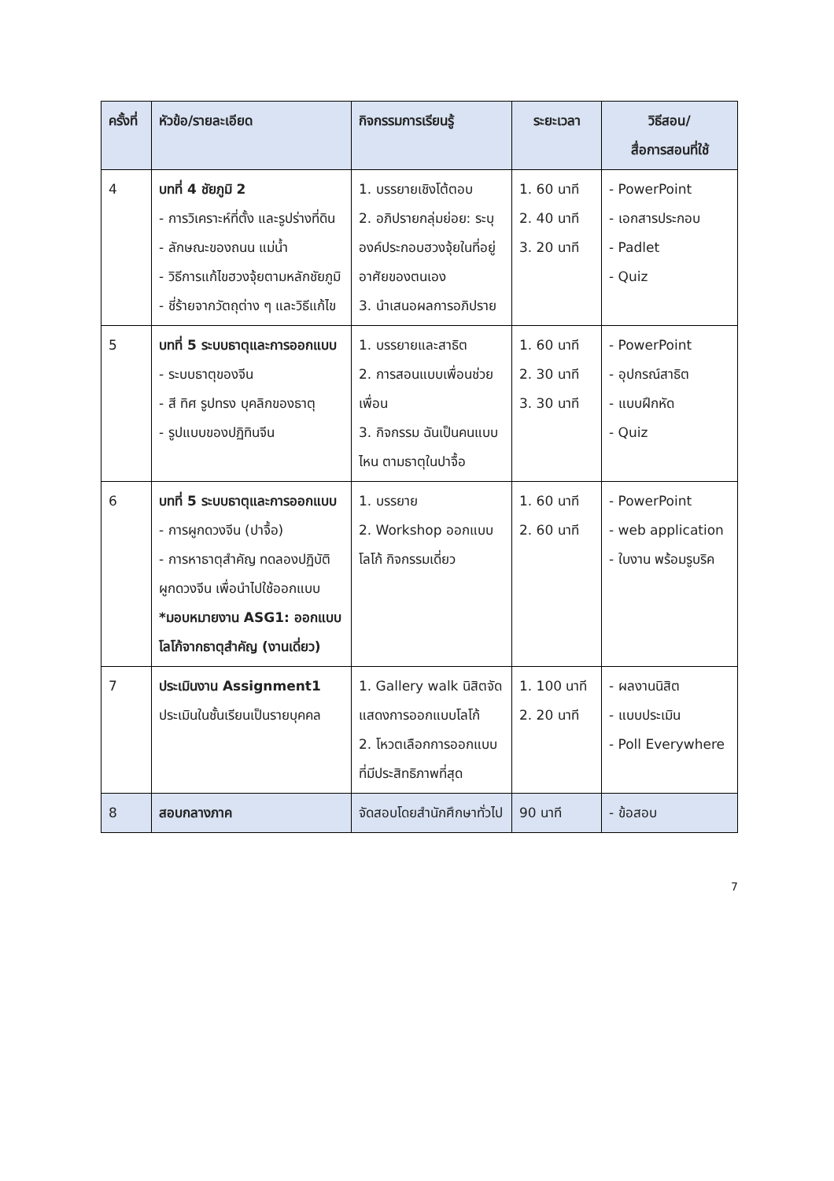| ครั้งที่ | หัวข้อ/รายละเอียด | กิจกรรมการเรียนรู้ | ระยะเวลา | วิธีสอน/ สื่อการสอนที่ใช้ |
| --- | --- | --- | --- | --- |
| 4 | บทที่ 4 ชัยภูมิ 2 - การวิเคราะห์ที่ตั้ง และรูปร่างที่ดิน - ลักษณะของถนน แม่น้ำ - วิธีการแก้ไขฮวงจุ้ยตามหลักชัยภูมิ - ชี่ร้ายจากวัตถุต่าง ๆ และวิธีแก้ไข | 1. บรรยายเชิงโต้ตอบ 2. อภิปรายกลุ่มย่อย: ระบุองค์ประกอบฮวงจุ้ยในที่อยู่อาศัยของตนเอง 3. นำเสนอผลการอภิปราย | 1. 60 นาที 2. 40 นาที 3. 20 นาที | - PowerPoint - เอกสารประกอบ - Padlet - Quiz |
| 5 | บทที่ 5 ระบบธาตุและการออกแบบ - ระบบธาตุของจีน - สี ทิศ รูปทรง บุคลิกของธาตุ - รูปแบบของปฏิทินจีน | 1. บรรยายและสาธิต 2. การสอนแบบเพื่อนช่วยเพื่อน 3. กิจกรรม ฉันเป็นคนแบบไหน ตามธาตุในปาจื้อ | 1. 60 นาที 2. 30 นาที 3. 30 นาที | - PowerPoint - อุปกรณ์สาธิต - แบบฝึกหัด - Quiz |
| 6 | บทที่ 5 ระบบธาตุและการออกแบบ - การผูกดวงจีน (ปาจื้อ) - การหาธาตุสำคัญ ทดลองปฏิบัติผูกดวงจีน เพื่อนำไปใช้ออกแบบ *มอบหมายงาน ASG1: ออกแบบโลโก้จากธาตุสำคัญ (งานเดี่ยว) | 1. บรรยาย 2. Workshop ออกแบบโลโก้ กิจกรรมเดี่ยว | 1. 60 นาที 2. 60 นาที | - PowerPoint - web application - ใบงาน พร้อมรูบริค |
| 7 | ประเมินงาน Assignment1 ประเมินในชั้นเรียนเป็นรายบุคคล | 1. Gallery walk นิสิตจัดแสดงการออกแบบโลโก้ 2. โหวตเลือกการออกแบบที่มีประสิทธิภาพที่สุด | 1. 100 นาที 2. 20 นาที | - ผลงานนิสิต - แบบประเมิน - Poll Everywhere |
| 8 | สอบกลางภาค | จัดสอบโดยสำนักศึกษาทั่วไป | 90 นาที | - ข้อสอบ |
7